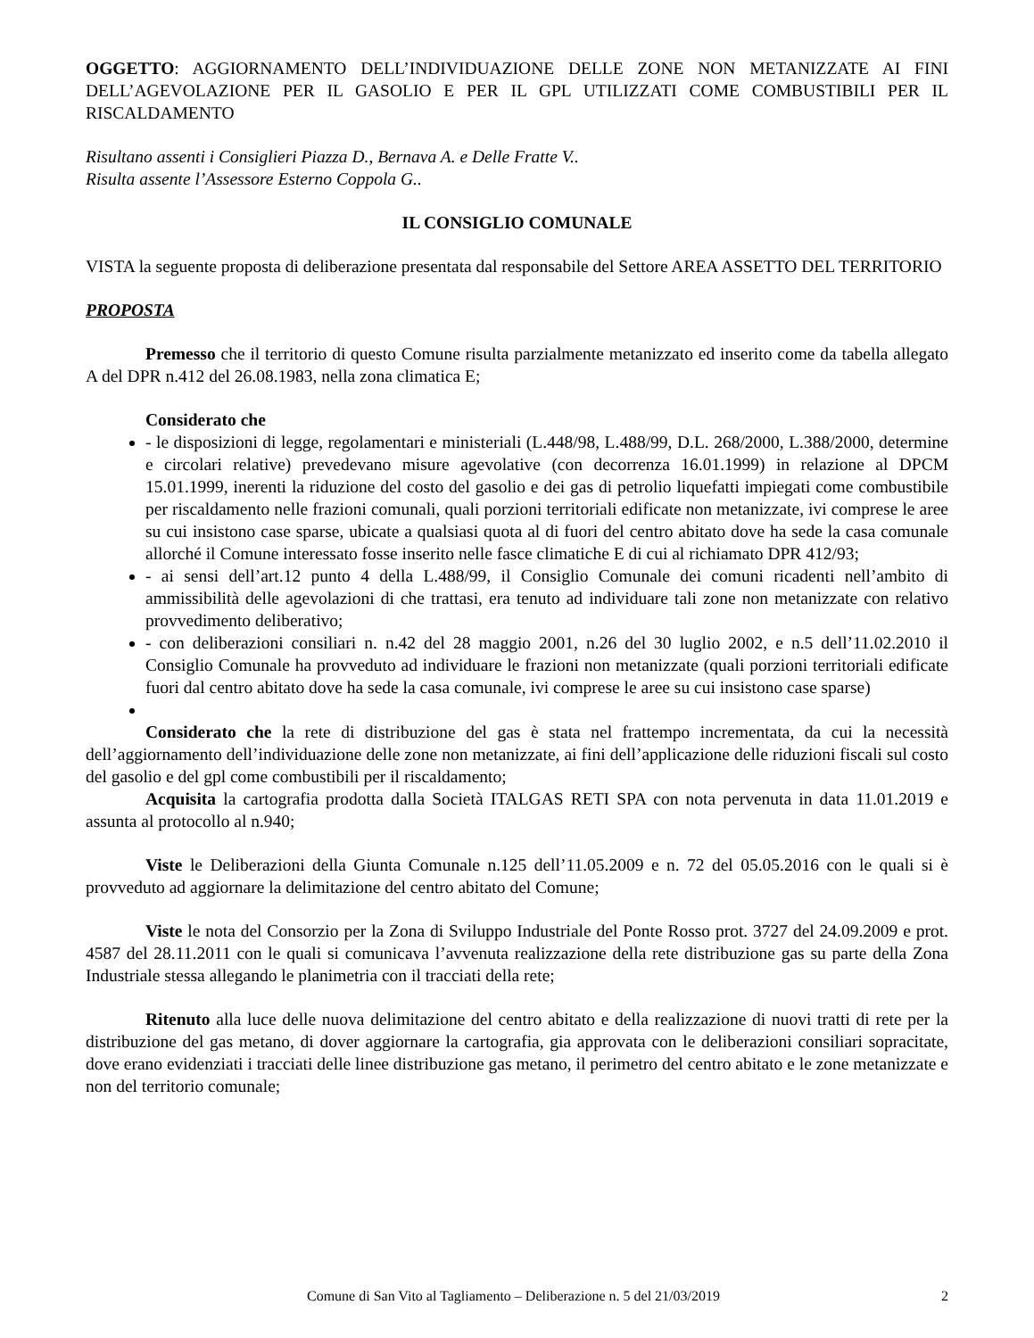OGGETTO: AGGIORNAMENTO DELL’INDIVIDUAZIONE DELLE ZONE NON METANIZZATE AI FINI DELL’AGEVOLAZIONE PER IL GASOLIO E PER IL GPL UTILIZZATI COME COMBUSTIBILI PER IL RISCALDAMENTO
Risultano assenti i Consiglieri Piazza D., Bernava A. e Delle Fratte V..
Risulta assente l’Assessore Esterno Coppola G..
IL CONSIGLIO COMUNALE
VISTA la seguente proposta di deliberazione presentata dal responsabile del Settore AREA ASSETTO DEL TERRITORIO
PROPOSTA
Premesso che il territorio di questo Comune risulta parzialmente metanizzato ed inserito come da tabella allegato A del DPR n.412 del 26.08.1983, nella zona climatica E;
Considerato che
- le disposizioni di legge, regolamentari e ministeriali (L.448/98, L.488/99, D.L. 268/2000, L.388/2000, determine e circolari relative) prevedevano misure agevolative (con decorrenza 16.01.1999) in relazione al DPCM 15.01.1999, inerenti la riduzione del costo del gasolio e dei gas di petrolio liquefatti impiegati come combustibile per riscaldamento nelle frazioni comunali, quali porzioni territoriali edificate non metanizzate, ivi comprese le aree su cui insistono case sparse, ubicate a qualsiasi quota al di fuori del centro abitato dove ha sede la casa comunale allorché il Comune interessato fosse inserito nelle fasce climatiche E di cui al richiamato DPR 412/93;
- ai sensi dell’art.12 punto 4 della L.488/99, il Consiglio Comunale dei comuni ricadenti nell’ambito di ammissibilità delle agevolazioni di che trattasi, era tenuto ad individuare tali zone non metanizzate con relativo provvedimento deliberativo;
- con deliberazioni consiliari n. n.42 del 28 maggio 2001, n.26 del 30 luglio 2002, e n.5 dell’11.02.2010 il Consiglio Comunale ha provveduto ad individuare le frazioni non metanizzate (quali porzioni territoriali edificate fuori dal centro abitato dove ha sede la casa comunale, ivi comprese le aree su cui insistono case sparse)
Considerato che la rete di distribuzione del gas è stata nel frattempo incrementata, da cui la necessità dell’aggiornamento dell’individuazione delle zone non metanizzate, ai fini dell’applicazione delle riduzioni fiscali sul costo del gasolio e del gpl come combustibili per il riscaldamento;
Acquisita la cartografia prodotta dalla Società ITALGAS RETI SPA con nota pervenuta in data 11.01.2019 e assunta al protocollo al n.940;
Viste le Deliberazioni della Giunta Comunale n.125 dell’11.05.2009 e n. 72 del 05.05.2016 con le quali si è provveduto ad aggiornare la delimitazione del centro abitato del Comune;
Viste le nota del Consorzio per la Zona di Sviluppo Industriale del Ponte Rosso prot. 3727 del 24.09.2009 e prot. 4587 del 28.11.2011 con le quali si comunicava l’avvenuta realizzazione della rete distribuzione gas su parte della Zona Industriale stessa allegando le planimetria con il tracciati della rete;
Ritenuto alla luce delle nuova delimitazione del centro abitato e della realizzazione di nuovi tratti di rete per la distribuzione del gas metano, di dover aggiornare la cartografia, gia approvata con le deliberazioni consiliari sopracitate, dove erano evidenziati i tracciati delle linee distribuzione gas metano, il perimetro del centro abitato e le zone metanizzate e non del territorio comunale;
Comune di San Vito al Tagliamento – Deliberazione n. 5 del 21/03/2019 2